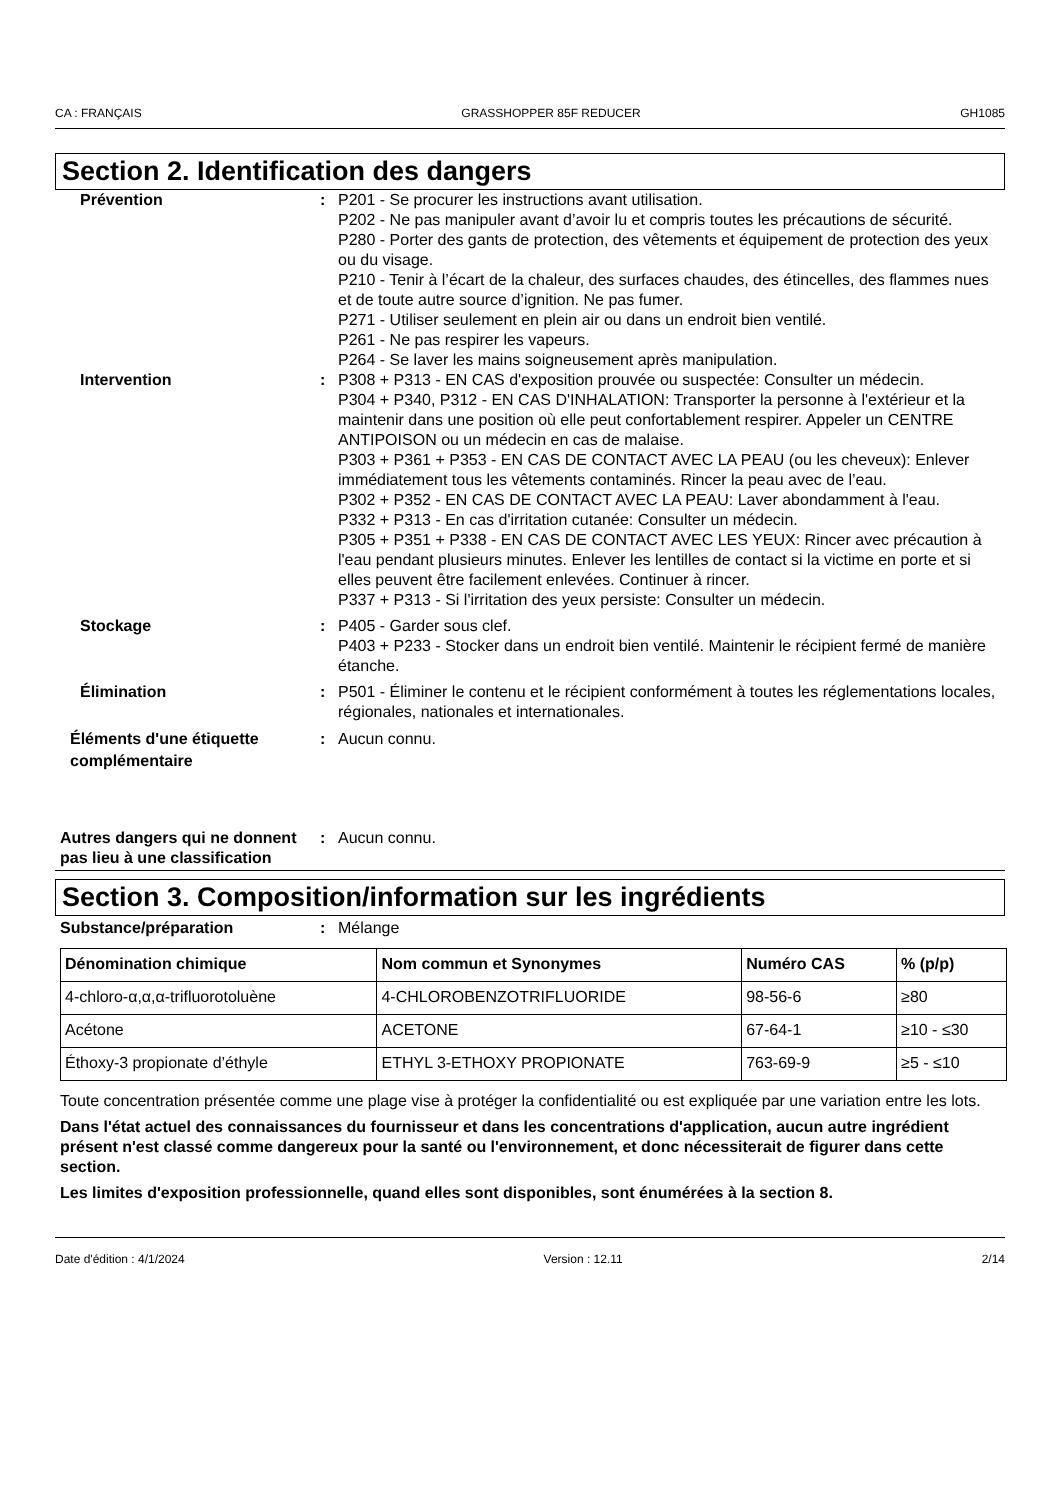CA : FRANÇAIS GRASSHOPPER 85F REDUCER GH1085
Section 2. Identification des dangers
Prévention : P201 - Se procurer les instructions avant utilisation.
P202 - Ne pas manipuler avant d’avoir lu et compris toutes les précautions de sécurité.
P280 - Porter des gants de protection, des vêtements et équipement de protection des yeux ou du visage.
P210 - Tenir à l’écart de la chaleur, des surfaces chaudes, des étincelles, des flammes nues et de toute autre source d’ignition. Ne pas fumer.
P271 - Utiliser seulement en plein air ou dans un endroit bien ventilé.
P261 - Ne pas respirer les vapeurs.
P264 - Se laver les mains soigneusement après manipulation.
Intervention : P308 + P313 - EN CAS d'exposition prouvée ou suspectée: Consulter un médecin.
P304 + P340, P312 - EN CAS D'INHALATION: Transporter la personne à l'extérieur et la maintenir dans une position où elle peut confortablement respirer. Appeler un CENTRE ANTIPOISON ou un médecin en cas de malaise.
P303 + P361 + P353 - EN CAS DE CONTACT AVEC LA PEAU (ou les cheveux): Enlever immédiatement tous les vêtements contaminés. Rincer la peau avec de l’eau.
P302 + P352 - EN CAS DE CONTACT AVEC LA PEAU: Laver abondamment à l'eau.
P332 + P313 - En cas d'irritation cutanée: Consulter un médecin.
P305 + P351 + P338 - EN CAS DE CONTACT AVEC LES YEUX: Rincer avec précaution à l'eau pendant plusieurs minutes. Enlever les lentilles de contact si la victime en porte et si elles peuvent être facilement enlevées. Continuer à rincer.
P337 + P313 - Si l'irritation des yeux persiste: Consulter un médecin.
Stockage : P405 - Garder sous clef.
P403 + P233 - Stocker dans un endroit bien ventilé. Maintenir le récipient fermé de manière étanche.
Élimination : P501 - Éliminer le contenu et le récipient conformément à toutes les réglementations locales, régionales, nationales et internationales.
Éléments d'une étiquette complémentaire
: Aucun connu.
Autres dangers qui ne donnent pas lieu à une classification
: Aucun connu.
Section 3. Composition/information sur les ingrédients
Substance/préparation : Mélange
| Dénomination chimique | Nom commun et Synonymes | Numéro CAS | % (p/p) |
| --- | --- | --- | --- |
| 4-chloro-α,α,α-trifluorotoluène | 4-CHLOROBENZOTRIFLUORIDE | 98-56-6 | ≥80 |
| Acétone | ACETONE | 67-64-1 | ≥10 - ≤30 |
| Éthoxy-3 propionate d’éthyle | ETHYL 3-ETHOXY PROPIONATE | 763-69-9 | ≥5 - ≤10 |
Toute concentration présentée comme une plage vise à protéger la confidentialité ou est expliquée par une variation entre les lots.
Dans l'état actuel des connaissances du fournisseur et dans les concentrations d'application, aucun autre ingrédient présent n'est classé comme dangereux pour la santé ou l'environnement, et donc nécessiterait de figurer dans cette section.
Les limites d'exposition professionnelle, quand elles sont disponibles, sont énumérées à la section 8.
Date d'édition : 4/1/2024 Version : 12.11 2/14